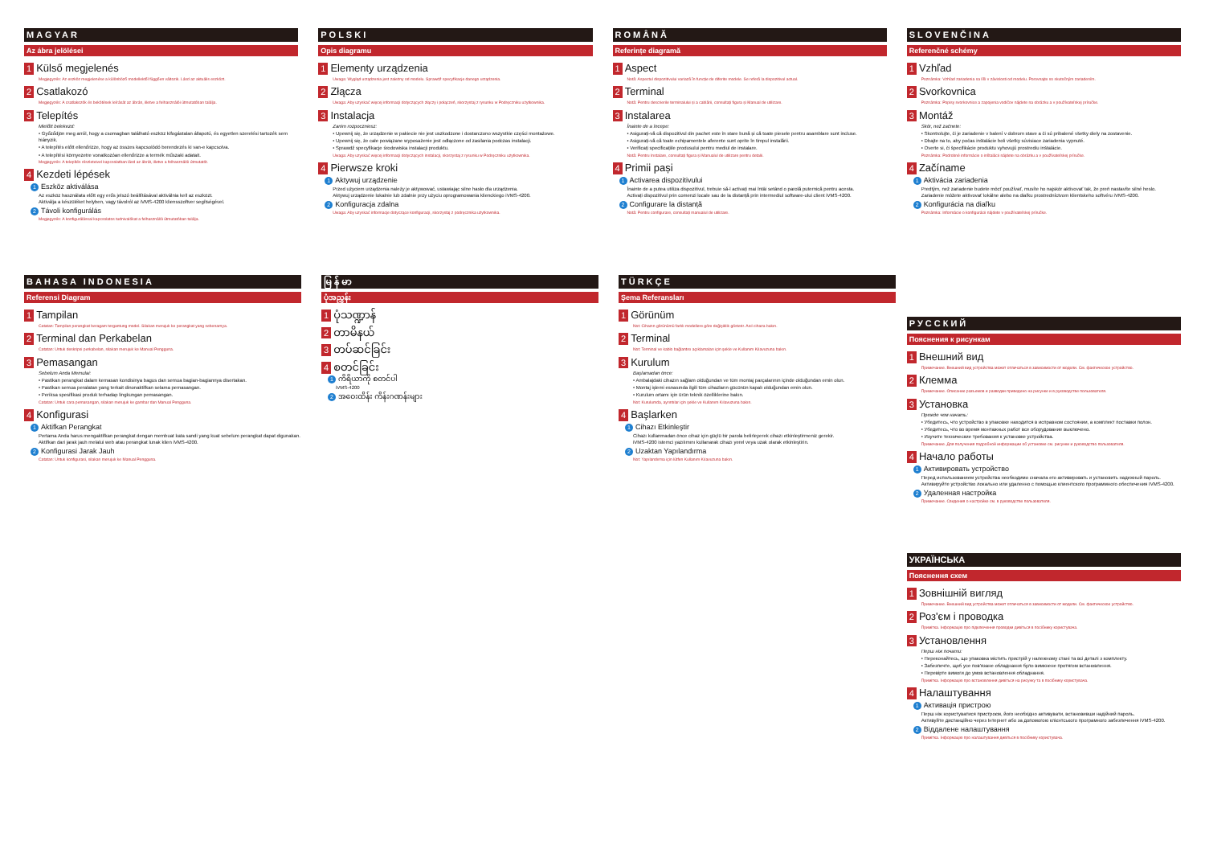MAGYAR
Az ábra jelölései
1 Külső megjelenés
Megjegyzés: Az eszköz megjelenése a különböző modellektől függően változik. Lásd az aktuális eszközt.
2 Csatlakozó
Megjegyzés: A csatlakozók és bekötések leírását az ábrán, illetve a felhasználói útmutatóban találja.
3 Telepítés
Mielőtt belekezd:
• Győződjön meg arról, hogy a csomagban található eszköz kifogástalan állapotú, és egyetlen szerelési tartozék sem hiányzik.
• A telepítés előtt ellenőrizze, hogy az összes kapcsolódó berendezés ki van-e kapcsolva.
• A telepítési környezetre vonatkozóan ellenőrizze a termék műszaki adatait.
Megjegyzés: A telepítés részleteivel kapcsolatban lásd az ábrát, illetve a felhasználói útmutatót.
4 Kezdeti lépések
1 Eszköz aktiválása
Az eszköz használata előtt egy erős jelszó beállításával aktiválnia kell az eszközt.
Aktiválja a készüléket helyben, vagy távolról az iVMS-4200 kliensszoftver segítségével.
2 Távoli konfigurálás
Megjegyzés: A konfigurálással kapcsolatos tudnivalókat a felhasználói útmutatóban találja.
POLSKI
Opis diagramu
1 Elementy urządzenia
Uwaga: Wygląd urządzenia jest zależny od modelu. Sprawdź specyfikacje danego urządzenia.
2 Złącza
Uwaga: Aby uzyskać więcej informacji dotyczących złączy i połączeń, skorzystaj z rysunku w Podręczniku użytkownika.
3 Instalacja
Zanim rozpoczniesz:
• Upewnij się, że urządzenie w pakiecie nie jest uszkodzone i dostarczono wszystkie części montażowe.
• Upewnij się, że całe powiązane wyposażenie jest odłączone od zasilania podczas instalacji.
• Sprawdź specyfikacje środowiska instalacji produktu.
Uwaga: Aby uzyskać więcej informacji dotyczących instalacji, skorzystaj z rysunku w Podręczniku użytkownika.
4 Pierwsze kroki
1 Aktywuj urządzenie
Przed użyciem urządzenia należy je aktywować, ustawiając silne hasło dla urządzenia.
Aktywuj urządzenie lokalnie lub zdalnie przy użyciu oprogramowania klienckiego iVMS-4200.
2 Konfiguracja zdalna
Uwaga: Aby uzyskać informacje dotyczące konfiguracji, skorzystaj z podręcznika użytkownika.
ROMÂNĂ
Referințe diagramă
1 Aspect
Notă: Aspectul dispozitivului variază în funcție de diferite modele. Se referă la dispozitivul actual.
2 Terminal
Notă: Pentru descrierile terminalului și a cablării, consultați figura și Manual de utilizare.
3 Instalarea
Înainte de a începe:
• Asigurați-vă că dispozitivul din pachet este în stare bună și că toate piesele pentru asamblare sunt incluse.
• Asigurați-vă că toate echipamentele aferente sunt oprite în timpul instalării.
• Verificați specificațiile produsului pentru mediul de instalare.
Notă: Pentru Instalare, consultați figura și Manualul de utilizare pentru detalii.
4 Primii pași
1 Activarea dispozitivului
Înainte de a putea utiliza dispozitivul, trebuie să-l activați mai întâi setând o parolă puternică pentru acesta.
Activați dispozitivul prin comenzi locale sau de la distanță prin intermediul software-ului client iVMS-4200.
2 Configurare la distanță
Notă: Pentru configurare, consultați manualul de utilizare.
SLOVENČINA
Referenčné schémy
1 Vzhľad
Poznámka: Vzhľad zariadenia sa líši v závislosti od modelu. Porovnajte so skutočným zariadením.
2 Svorkovnica
Poznámka: Popisy svorkovnice a zapojenia vodičov nájdete na obrázku a v používateľskej príručke.
3 Montáž
Skôr, než začnete:
• Skontrolujte, či je zariadenie v balení v dobrom stave a či sú pribalené všetky diely na zostavenie.
• Dbajte na to, aby počas inštalácie boli všetky súvisiace zariadenia vypnuté.
• Overte si, či špecifikácie produktu vyhovujú prostrediu inštalácie.
Poznámka: Podrobné informácie o inštalácii nájdete na obrázku a v používateľskej príručke.
4 Začíname
1 Aktivácia zariadenia
Predtým, než zariadenie budete môcť používať, musíte ho najskôr aktivovať tak, že preň nastavíte silné heslo.
Zariadenie môžete aktivovať lokálne alebo na diaľku prostredníctvom klientskeho softvéru iVMS-4200.
2 Konfigurácia na diaľku
Poznámka: Informácie o konfigurácii nájdete v používateľskej príručke.
РУССКИЙ
Пояснения к рисункам
1 Внешний вид
Примечание. Внешний вид устройства может отличаться в зависимости от модели. См. фактическое устройство.
2 Клемма
Примечание. Описание разъемов и разводки приведено на рисунке и в руководстве пользователя.
3 Установка
Прежде чем начать:
• Убедитесь, что устройство в упаковке находится в исправном состоянии, а комплект поставки полон.
• Убедитесь, что во время монтажных работ все оборудование выключено.
• Изучите технические требования к установке устройства.
Примечание. Для получения подробной информации об установке см. рисунки и руководство пользователя.
4 Начало работы
1 Активировать устройство
Перед использованием устройства необходимо сначала его активировать и установить надежный пароль.
Активируйте устройство локально или удаленно с помощью клиентского программного обеспечения IVMS-4200.
2 Удаленная настройка
Примечание. Сведения о настройке см. в руководстве пользователя.
УКРАЇНСЬКА
Пояснення схем
1 Зовнішній вигляд
Примечание. Внешний вид устройства может отличаться в зависимости от модели. См. фактическое устройство.
2 Роз'єм і проводка
Примітка. Інформацію про підключення проводки дивіться в посібнику користувача.
3 Установлення
Перш ніж почати:
• Переконайтесь, що упаковка містить пристрій у належному стані та всі деталі з комплекту.
• Забезпечте, щоб усе пов'язане обладнання було вимкнене протягом встановлення.
• Перевірте вимоги до умов встановлення обладнання.
Примітка. Інформацію про встановлення дивіться на рисунку та в посібнику користувача.
4 Налаштування
1 Активація пристрою
Перш ніж користуватися пристроєм, його необхідно активувати, встановивши надійний пароль.
Активуйте дистанційно через Інтернет або за допомогою клієнтського програмного забезпечення iVMS-4200.
2 Віддалене налаштування
Примітка. Інформацію про налаштування дивіться в посібнику користувача.
BAHASA INDONESIA
Referensi Diagram
1 Tampilan
Catatan: Tampilan perangkat beragam tergantung model. Silakan merujuk ke perangkat yang sebenarnya.
2 Terminal dan Perkabelan
Catatan: Untuk deskripsi perkabelan, silakan merujuk ke Manual Pengguna.
3 Pemasangan
Sebelum Anda Memulai:
• Pastikan perangkat dalam kemasan kondisinya bagus dan semua bagian-bagiannya disertakan.
• Pastikan semua peralatan yang terkait dinonaktifkan selama pemasangan.
• Periksa spesifikasi produk terhadap lingkungan pemasangan.
Catatan: Untuk cara pemasangan, silakan merujuk ke gambar dan Manual Pengguna.
4 Konfigurasi
1 Aktifkan Perangkat
Pertama Anda harus mengaktifkan perangkat dengan membuat kata sandi yang kuat sebelum perangkat dapat digunakan.
Aktifkan dari jarak jauh melalui web atau perangkat lunak klien iVMS-4200.
2 Konfigurasi Jarak Jauh
Catatan: Untuk konfigurasi, silakan merujuk ke Manual Pengguna.
မြန်မာ
ပုံအညွှန်း
1 ပုံသဏ္ဍာန်
2 တာမိနယ်
3 တပ်ဆင်ခြင်း
4 စတင်ခြင်း
1 ကိရိယာကို စတင်ပါ
iVMS-4200
2 အဝေးထိန်း ကိန်းဂဏန်းများ
TÜRKÇE
Şema Referansları
1 Görünüm
Not: Cihazın görünümü farklı modellere göre değişiklik gösterir. Asıl cihaza bakın.
2 Terminal
Not: Terminal ve kablo bağlantısı açıklamaları için şekle ve Kullanım Kılavuzuna bakın.
3 Kurulum
Başlamadan önce:
• Ambalajdaki cihazın sağlam olduğundan ve tüm montaj parçalarının içinde olduğundan emin olun.
• Montaj işlemi esnasında ilgili tüm cihazların gücünün kapalı olduğundan emin olun.
• Kurulum ortamı için ürün teknik özelliklerine bakın.
Not: Kurulumda, ayrıntılar için şekle ve Kullanım Kılavuzuna bakın.
4 Başlarken
1 Cihazı Etkinleştir
Cihazı kullanmadan önce cihaz için güçlü bir parola belirleyerek cihazı etkinleştirmeniz gerekir.
iVMS-4200 istemci yazılımını kullanarak cihazı yerel veya uzak olarak etkinleştirin.
2 Uzaktan Yapılandırma
Not: Yapılandırma için lütfen Kullanım Kılavuzuna bakın.